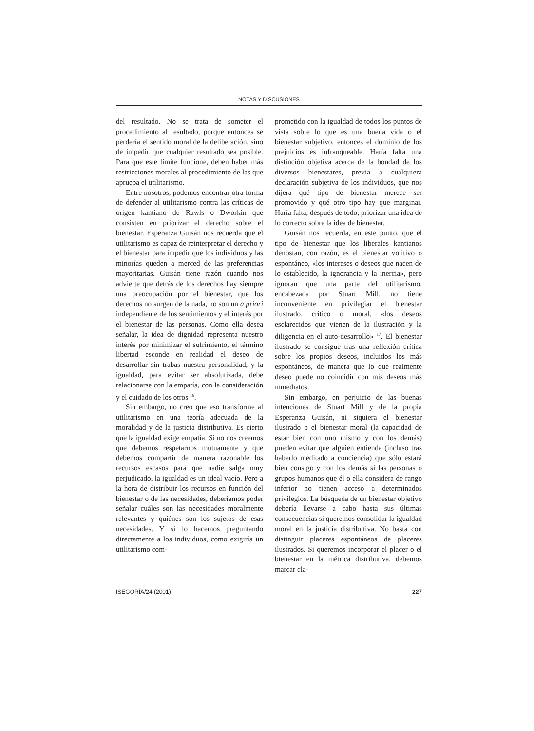NOTAS Y DISCUSIONES
del resultado. No se trata de someter el procedimiento al resultado, porque entonces se perdería el sentido moral de la deliberación, sino de impedir que cualquier resultado sea posible. Para que este límite funcione, deben haber más restricciones morales al procedimiento de las que aprueba el utilitarismo.
Entre nosotros, podemos encontrar otra forma de defender al utilitarismo contra las críticas de origen kantiano de Rawls o Dworkin que consisten en priorizar el derecho sobre el bienestar. Esperanza Guisán nos recuerda que el utilitarismo es capaz de reinterpretar el derecho y el bienestar para impedir que los individuos y las minorías queden a merced de las preferencias mayoritarias. Guisán tiene razón cuando nos advierte que detrás de los derechos hay siempre una preocupación por el bienestar, que los derechos no surgen de la nada, no son un a priori independiente de los sentimientos y el interés por el bienestar de las personas. Como ella desea señalar, la idea de dignidad representa nuestro interés por minimizar el sufrimiento, el término libertad esconde en realidad el deseo de desarrollar sin trabas nuestra personalidad, y la igualdad, para evitar ser absolutizada, debe relacionarse con la empatía, con la consideración y el cuidado de los otros <sup>16</sup>.
Sin embargo, no creo que eso transforme al utilitarismo en una teoría adecuada de la moralidad y de la justicia distributiva. Es cierto que la igualdad exige empatía. Si no nos creemos que debemos respetarnos mutuamente y que debemos compartir de manera razonable los recursos escasos para que nadie salga muy perjudicado, la igualdad es un ideal vacío. Pero a la hora de distribuir los recursos en función del bienestar o de las necesidades, deberíamos poder señalar cuáles son las necesidades moralmente relevantes y quiénes son los sujetos de esas necesidades. Y si lo hacemos preguntando directamente a los individuos, como exigiría un utilitarismo com-
prometido con la igualdad de todos los puntos de vista sobre lo que es una buena vida o el bienestar subjetivo, entonces el dominio de los prejuicios es infranqueable. Haría falta una distinción objetiva acerca de la bondad de los diversos bienestares, previa a cualquiera declaración subjetiva de los individuos, que nos dijera qué tipo de bienestar merece ser promovido y qué otro tipo hay que marginar. Haría falta, después de todo, priorizar una idea de lo correcto sobre la idea de bienestar.
Guisán nos recuerda, en este punto, que el tipo de bienestar que los liberales kantianos denostan, con razón, es el bienestar volitivo o espontáneo, «los intereses o deseos que nacen de lo establecido, la ignorancia y la inercia», pero ignoran que una parte del utilitarismo, encabezada por Stuart Mill, no tiene inconveniente en privilegiar el bienestar ilustrado, crítico o moral, «los deseos esclarecidos que vienen de la ilustración y la diligencia en el auto-desarrollo» <sup>17</sup>. El bienestar ilustrado se consigue tras una reflexión crítica sobre los propios deseos, incluidos los más espontáneos, de manera que lo que realmente deseo puede no coincidir con mis deseos más inmediatos.
Sin embargo, en perjuicio de las buenas intenciones de Stuart Mill y de la propia Esperanza Guisán, ni siquiera el bienestar ilustrado o el bienestar moral (la capacidad de estar bien con uno mismo y con los demás) pueden evitar que alguien entienda (incluso tras haberlo meditado a conciencia) que sólo estará bien consigo y con los demás si las personas o grupos humanos que él o ella considera de rango inferior no tienen acceso a determinados privilegios. La búsqueda de un bienestar objetivo debería llevarse a cabo hasta sus últimas consecuencias si queremos consolidar la igualdad moral en la justicia distributiva. No basta con distinguir placeres espontáneos de placeres ilustrados. Si queremos incorporar el placer o el bienestar en la métrica distributiva, debemos marcar cla-
ISEGORÍA/24 (2001) 227